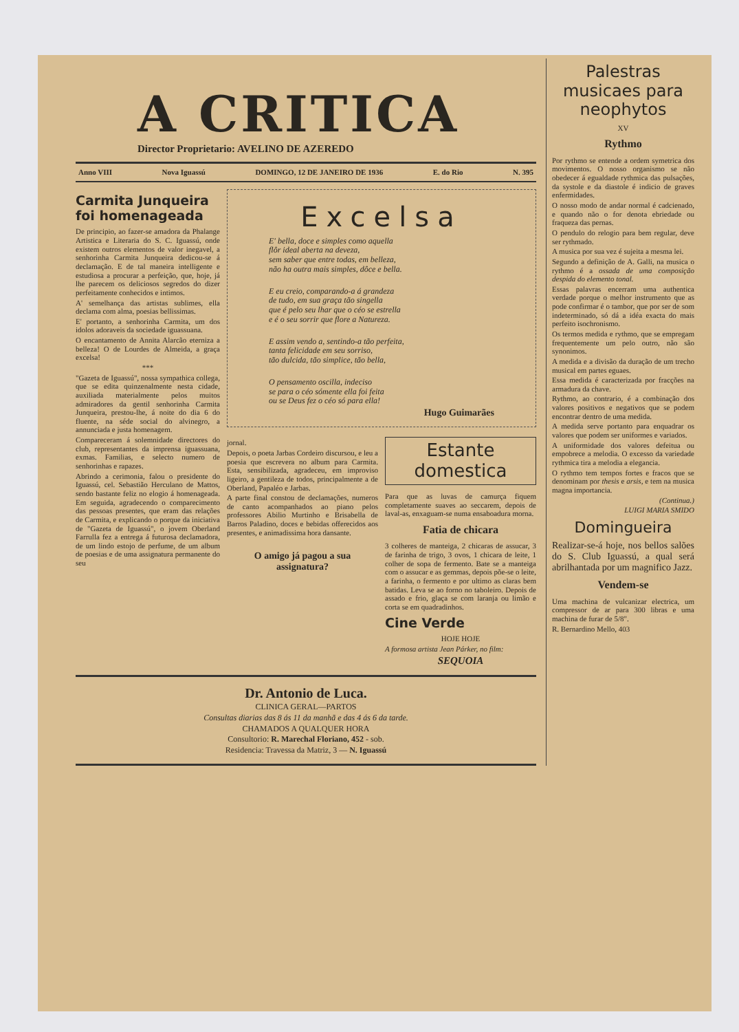A CRITICA
Director Proprietario: AVELINO DE AZEREDO
Anno VIII Nova Iguassú DOMINGO, 12 DE JANEIRO DE 1936 E. do Rio N. 395
Carmita Junqueira foi homenageada
De principio, ao fazer-se amadora da Phalange Artistica e Literaria do S. C. Iguassú, onde existem outros elementos de valor inegavel, a senhorinha Carmita Junqueira dedicou-se á declamação. E de tal maneira intelligente e estudiosa a procurar a perfeição, que, hoje, já lhe parecem os deliciosos segredos do dizer perfeitamente conhecidos e intimos.
A' semelhança das artistas sublimes, ella declama com alma, poesias bellissimas.
E' portanto, a senhorinha Carmita, um dos idolos adoraveis da sociedade iguassuana.
O encantamento de Annita Alarcão eterniza a belleza! O de Lourdes de Almeida, a graça excelsa!
***
"Gazeta de Iguassú", nossa sympathica collega, que se edita quinzenalmente nesta cidade, auxiliada materialmente pelos muitos admiradores da gentil senhorinha Carmita Junqueira, prestou-lhe, á noite do dia 6 do fluente, na séde social do alvinegro, a annunciada e justa homenagem.
Compareceram á solemnidade directores do club, representantes da imprensa iguassuana, exmas. Familias, e selecto numero de senhorinhas e rapazes.
Abrindo a cerimonia, falou o presidente do Iguassú, cel. Sebastião Herculano de Mattos, sendo bastante feliz no elogio á homenageada. Em seguida, agradecendo o comparecimento das pessoas presentes, que eram das relações de Carmita, e explicando o porque da iniciativa de "Gazeta de Iguassú", o jovem Oberland Farrulla fez a entrega á futurosa declamadora, de um lindo estojo de perfume, de um album de poesias e de uma assignatura permanente do seu
Excelsa
E' bella, doce e simples como aquella
flôr ideal aberta na deveza,
sem saber que entre todas, em belleza,
não ha outra mais simples, dôce e bella.
E eu creio, comparando-a á grandeza
de tudo, em sua graça tão singella
que é pelo seu lhar que o céo se estrella
e é o seu sorrir que flore a Natureza.
E assim vendo a, sentindo-a tão perfeita,
tanta felicidade em seu sorriso,
tão dulcida, tão simplice, tão bella,
O pensamento oscilla, indeciso
se para o céo sómente ella foi feita
ou se Deus fez o céo só para ella!
Hugo Guimarães
jornal.
Depois, o poeta Jarbas Cordeiro discursou, e leu a poesia que escrevera no album para Carmita. Esta, sensibilizada, agradeceu, em improviso ligeiro, a gentileza de todos, principalmente a de Oberland, Papaléo e Jarbas.
A parte final constou de declamações, numeros de canto acompanhados ao piano pelos professores Abilio Murtinho e Brisabella de Barros Paladino, doces e bebidas offerecidos aos presentes, e animadissima hora dansante.
O amigo já pagou a sua assignatura?
Estante domestica
Para que as luvas de camurça fiquem completamente suaves ao seccarem, depois de laval-as, enxaguam-se numa ensaboadura morna.
Fatia de chicara
3 colheres de manteiga, 2 chicaras de assucar, 3 de farinha de trigo, 3 ovos, 1 chicara de leite, 1 colher de sopa de fermento. Bate se a manteiga com o assucar e as gemmas, depois põe-se o leite, a farinha, o fermento e por ultimo as claras bem batidas. Leva se ao forno no taboleiro. Depois de assado e frio, glaça se com laranja ou limão e corta se em quadradinhos.
Cine Verde
HOJE HOJE
A formosa artista Jean Párker, no film:
SEQUOIA
Dr. Antonio de Luca.
CLINICA GERAL—PARTOS
Consultas diarias das 8 ás 11 da manhã e das 4 ás 6 da tarde.
CHAMADOS A QUALQUER HORA
Consultorio: R. Marechal Floriano, 452 - sob.
Residencia: Travessa da Matriz, 3 — N. Iguassú
Palestras musicaes para neophytos
XV
Rythmo
Por rythmo se entende a ordem symetrica dos movimentos. O nosso organismo se não obedecer á egualdade rythmica das pulsações, da systole e da diastole é indicio de graves enfermidades.
O nosso modo de andar normal é cadcienado, e quando não o for denota ebriedade ou fraqueza das pernas.
O pendulo do relogio para bem regular, deve ser rythmado.
A musica por sua vez é sujeita a mesma lei.
Segundo a definição de A. Galli, na musica o rythmo é a ossada de uma composição despida do elemento tonal.
Essas palavras encerram uma authentica verdade porque o melhor instrumento que as pode confirmar é o tambor, que por ser de som indeterminado, só dá a idéa exacta do mais perfeito isochronismo.
Os termos medida e rythmo, que se empregam frequentemente um pelo outro, não são synonimos.
A medida e a divisão da duração de um trecho musical em partes eguaes.
Essa medida é caracterizada por fracções na armadura da chave.
Rythmo, ao contrario, é a combinação dos valores positivos e negativos que se podem encontrar dentro de uma medida.
A medida serve portanto para enquadrar os valores que podem ser uniformes e variados.
A uniformidade dos valores defeitua ou empobrece a melodia. O excesso da variedade rythmica tira a melodia a elegancia.
O rythmo tem tempos fortes e fracos que se denominam por thesis e arsis, e tem na musica magna importancia.
(Continua.)
LUIGI MARIA SMIDO
Domingueira
Realizar-se-á hoje, nos bellos salões do S. Club Iguassú, a qual será abrilhantada por um magnifico Jazz.
Vendem-se
Uma machina de vulcanizar electrica, um compressor de ar para 300 libras e uma machina de furar de 5/8".
R. Bernardino Mello, 403